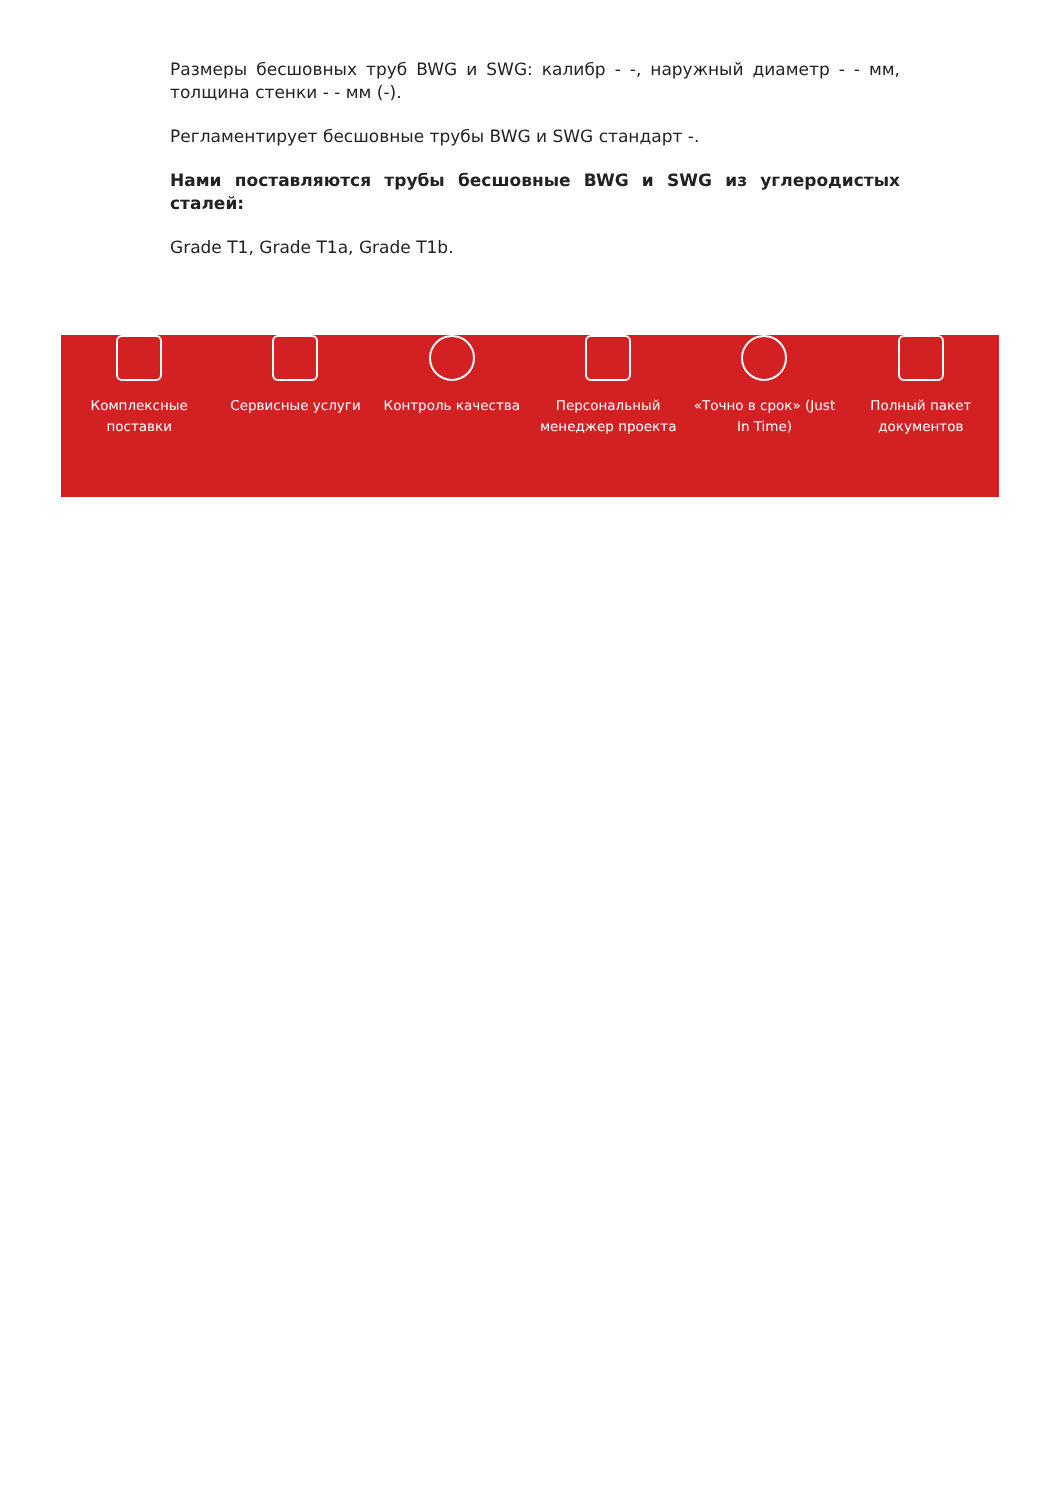Размеры бесшовных труб BWG и SWG: калибр - -, наружный диаметр - - мм, толщина стенки - - мм (-).
Регламентирует бесшовные трубы BWG и SWG стандарт -.
Нами поставляются трубы бесшовные BWG и SWG из углеродистых сталей:
Grade T1, Grade T1a, Grade T1b.
Комплексные
поставки
Сервисные услуги Контроль качества Персональный
менеджер проекта
«Точно в срок» (Just
In Time)
Полный пакет
документов